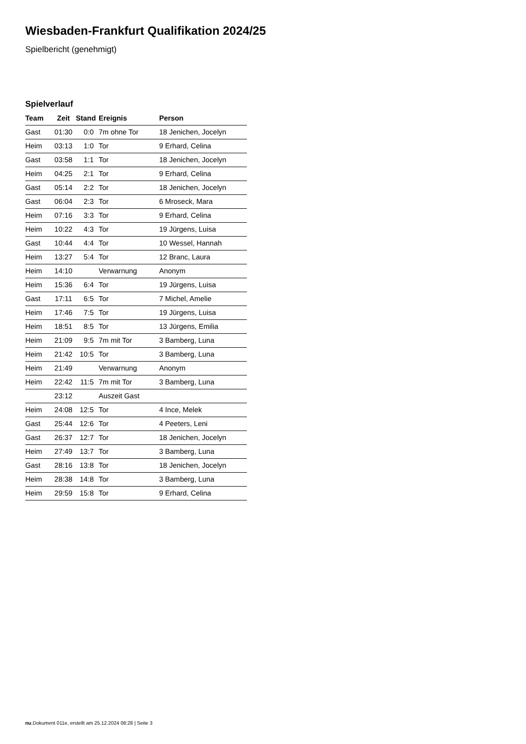Wiesbaden-Frankfurt Qualifikation 2024/25
Spielbericht (genehmigt)
Spielverlauf
| Team | Zeit | Stand | Ereignis | Person |
| --- | --- | --- | --- | --- |
| Gast | 01:30 | 0:0 | 7m ohne Tor | 18 Jenichen, Jocelyn |
| Heim | 03:13 | 1:0 | Tor | 9 Erhard, Celina |
| Gast | 03:58 | 1:1 | Tor | 18 Jenichen, Jocelyn |
| Heim | 04:25 | 2:1 | Tor | 9 Erhard, Celina |
| Gast | 05:14 | 2:2 | Tor | 18 Jenichen, Jocelyn |
| Gast | 06:04 | 2:3 | Tor | 6 Mroseck, Mara |
| Heim | 07:16 | 3:3 | Tor | 9 Erhard, Celina |
| Heim | 10:22 | 4:3 | Tor | 19 Jürgens, Luisa |
| Gast | 10:44 | 4:4 | Tor | 10 Wessel, Hannah |
| Heim | 13:27 | 5:4 | Tor | 12 Branc, Laura |
| Heim | 14:10 | | Verwarnung | Anonym |
| Heim | 15:36 | 6:4 | Tor | 19 Jürgens, Luisa |
| Gast | 17:11 | 6:5 | Tor | 7 Michel, Amelie |
| Heim | 17:46 | 7:5 | Tor | 19 Jürgens, Luisa |
| Heim | 18:51 | 8:5 | Tor | 13 Jürgens, Emilia |
| Heim | 21:09 | 9:5 | 7m mit Tor | 3 Bamberg, Luna |
| Heim | 21:42 | 10:5 | Tor | 3 Bamberg, Luna |
| Heim | 21:49 | | Verwarnung | Anonym |
| Heim | 22:42 | 11:5 | 7m mit Tor | 3 Bamberg, Luna |
| | 23:12 | | Auszeit Gast | |
| Heim | 24:08 | 12:5 | Tor | 4 Ince, Melek |
| Gast | 25:44 | 12:6 | Tor | 4 Peeters, Leni |
| Gast | 26:37 | 12:7 | Tor | 18 Jenichen, Jocelyn |
| Heim | 27:49 | 13:7 | Tor | 3 Bamberg, Luna |
| Gast | 28:16 | 13:8 | Tor | 18 Jenichen, Jocelyn |
| Heim | 28:38 | 14:8 | Tor | 3 Bamberg, Luna |
| Heim | 29:59 | 15:8 | Tor | 9 Erhard, Celina |
nu.Dokument 011e, erstellt am 25.12.2024 08:28 | Seite 3